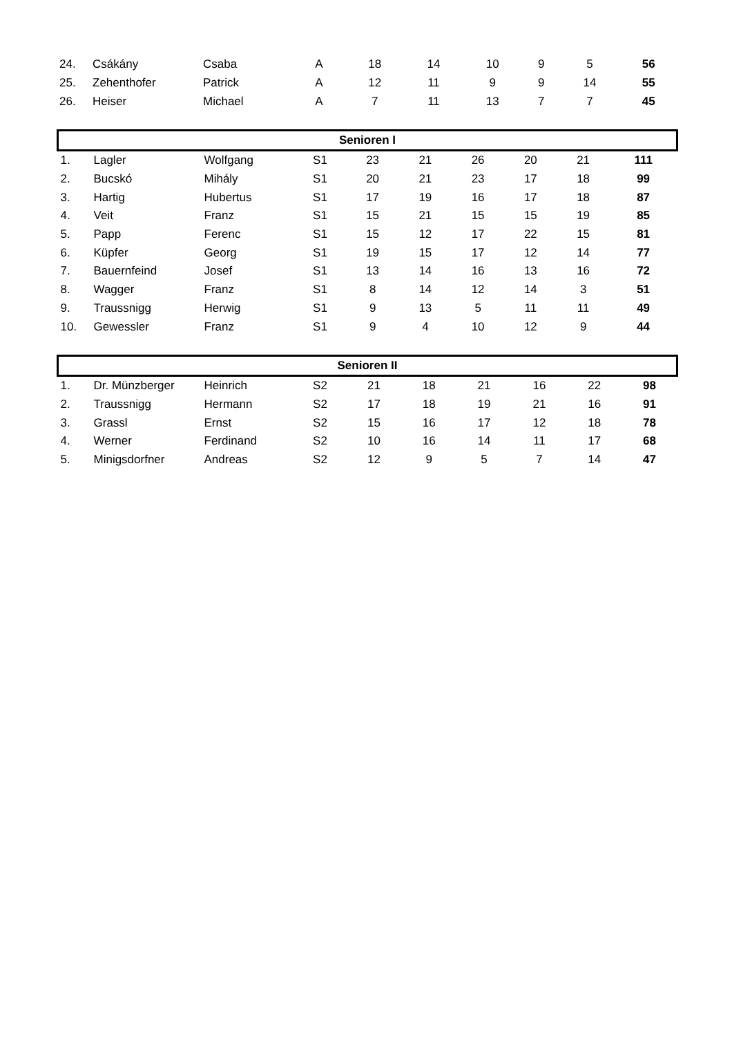| 24. | Csákány | Csaba | A | 18 | 14 | 10 | 9 | 5 | 56 |
| 25. | Zehenthofer | Patrick | A | 12 | 11 | 9 | 9 | 14 | 55 |
| 26. | Heiser | Michael | A | 7 | 11 | 13 | 7 | 7 | 45 |
| Senioren I | | | | | | | | | |
| 1. | Lagler | Wolfgang | S1 | 23 | 21 | 26 | 20 | 21 | 111 |
| 2. | Bucskó | Mihály | S1 | 20 | 21 | 23 | 17 | 18 | 99 |
| 3. | Hartig | Hubertus | S1 | 17 | 19 | 16 | 17 | 18 | 87 |
| 4. | Veit | Franz | S1 | 15 | 21 | 15 | 15 | 19 | 85 |
| 5. | Papp | Ferenc | S1 | 15 | 12 | 17 | 22 | 15 | 81 |
| 6. | Küpfer | Georg | S1 | 19 | 15 | 17 | 12 | 14 | 77 |
| 7. | Bauernfeind | Josef | S1 | 13 | 14 | 16 | 13 | 16 | 72 |
| 8. | Wagger | Franz | S1 | 8 | 14 | 12 | 14 | 3 | 51 |
| 9. | Traussnigg | Herwig | S1 | 9 | 13 | 5 | 11 | 11 | 49 |
| 10. | Gewessler | Franz | S1 | 9 | 4 | 10 | 12 | 9 | 44 |
| Senioren II | | | | | | | | | |
| 1. | Dr. Münzberger | Heinrich | S2 | 21 | 18 | 21 | 16 | 22 | 98 |
| 2. | Traussnigg | Hermann | S2 | 17 | 18 | 19 | 21 | 16 | 91 |
| 3. | Grassl | Ernst | S2 | 15 | 16 | 17 | 12 | 18 | 78 |
| 4. | Werner | Ferdinand | S2 | 10 | 16 | 14 | 11 | 17 | 68 |
| 5. | Minigsdorfner | Andreas | S2 | 12 | 9 | 5 | 7 | 14 | 47 |